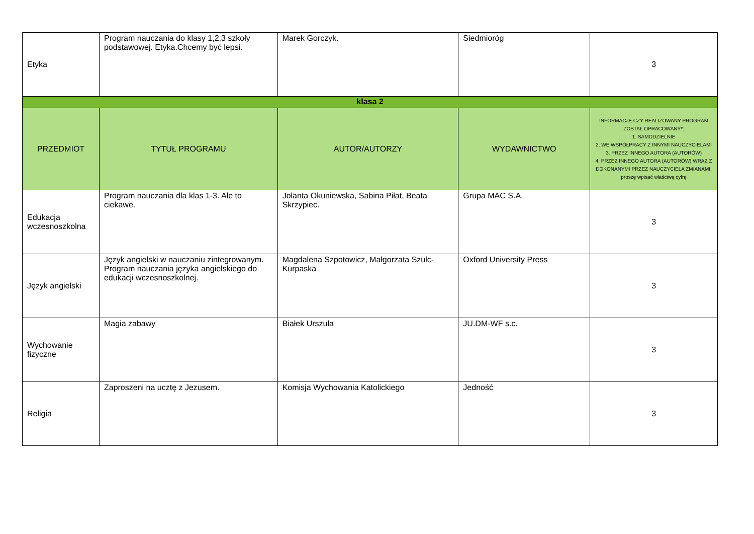| Etyka | Program nauczania do klasy 1,2,3 szkoły podstawowej. Etyka.Chcemy być lepsi. | Marek Gorczyk. | Siedmioróg | 3 |
| klasa 2 | | | | |
| PRZEDMIOT | TYTUŁ PROGRAMU | AUTOR/AUTORZY | WYDAWNICTWO | INFORMACJĘ CZY REALIZOWANY PROGRAM ZOSTAŁ OPRACOWANY*: 1. SAMODZIELNIE 2. WE WSPÓŁPRACY Z INNYMI NAUCZYCIELAMI 3. PRZEZ INNEGO AUTORA (AUTORÓW) 4. PRZEZ INNEGO AUTORA (AUTORÓW) WRAZ Z DOKONANYMI PRZEZ NAUCZYCIELA ZMIANAMI. proszę wpisać właściwą cyfrę |
| Edukacja wczesnoszkolna | Program nauczania dla klas 1-3. Ale to ciekawe. | Jolanta Okuniewska, Sabina Piłat, Beata Skrzypiec. | Grupa MAC S.A. | 3 |
| Język angielski | Język angielski w nauczaniu zintegrowanym. Program nauczania języka angielskiego do edukacji wczesnoszkolnej. | Magdalena Szpotowicz, Małgorzata Szulc-Kurpaska | Oxford University Press | 3 |
| Wychowanie fizyczne | Magia zabawy | Białek Urszula | JU.DM-WF s.c. | 3 |
| Religia | Zaproszeni na ucztę z Jezusem. | Komisja Wychowania Katolickiego | Jedność | 3 |